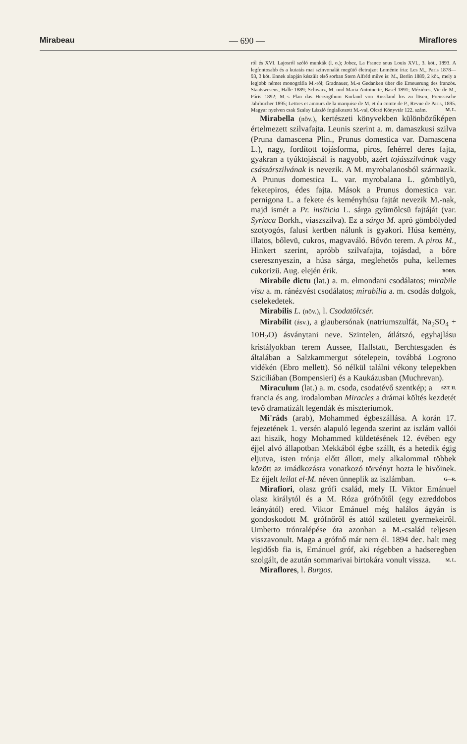Mirabeau — 690 — Miraflores
ról és XVI. Lajosról szóló munkák (l. o.); Jobez, La France sous Louis XVI., 3. köt., 1893. A legfontosabb és a kutatás mai színvonalát megütő életrajzot Loménie írta: Les M., Paris 1878—93, 3 köt. Ennek alapján készült első sorban Stern Alfréd műve is: M., Berlin 1889, 2 köt., mely a legjobb német monográfia M.-ról; Gradnauer, M.-s Gedanken über die Erneuerung des französ. Staatswesens, Halle 1889; Schwarz, M. und Maria Antoinette, Basel 1891; Mézières, Vie de M., Páris 1892; M.-s Plan das Herzogthum Kurland von Russland los zu lösen, Preussische Jahrbücher 1895; Lettres et amours de la marquise de M. et du comte de P., Revue de Paris, 1895. Magyar nyelven csak Szalay László foglalkozott M.-val, Olcsó Könyvtár 122. szám. M. L.
Mirabella (növ.), kertészeti könyvekben különbözőképen értelmezett szilvafajta. Leunis szerint a. m. damaszkusi szilva (Pruna damascena Plin., Prunus domestica var. Damascena L.), nagy, fordított tojásforma, piros, fehérrel deres fajta, gyakran a tyúktojásnál is nagyobb, azért tojásszilvának vagy császárszilvának is nevezik. A M. myrobalanosból származik. A Prunus domestica L. var. myrobalana L. gömbölyü, feketepiros, édes fajta. Mások a Prunus domestica var. pernigona L. a fekete és keményhúsu fajtát nevezik M.-nak, majd ismét a Pr. insiticia L. sárga gyümölcsü fajtáját (var. Syriaca Borkh., viaszszilva). Ez a sárga M. apró gömbölyded szotyogós, falusi kertben nálunk is gyakori. Húsa kemény, illatos, bőlevü, cukros, magvaváló. Bővön terem. A piros M., Hinkert szerint, apróbb szilvafajta, tojásdad, a bőre cseresznyeszin, a húsa sárga, meglehetős puha, kellemes cukorizü. Aug. elején érik. BORB.
Mirabile dictu (lat.) a. m. elmondani csodálatos; mirabile visu a. m. ránézvést csodálatos; mirabilia a. m. csodás dolgok, cselekedetek.
Mirabilis L. (növ.), l. Csodatölcsér.
Mirabilit (ásv.), a glaubersónak (natriumszulfát, Na<sub>2</sub>SO<sub>4</sub> + 10H<sub>2</sub>O) ásványtani neve. Szintelen, átlátszó, egyhajlásu kristályokban terem Aussee, Hallstatt, Berchtesgaden és általában a Salzkammergut sótelepein, továbbá Logrono vidékén (Ebro mellett). Só nélkül találni vékony telepekben Sziciliában (Bompensieri) és a Kaukázusban (Muchrevan). SZT. II.
Miraculum (lat.) a. m. csoda, csodatévő szentkép; a francia és ang. irodalomban Miracles a drámai költés kezdetét tevő dramatizált legendák és miszteriumok.
Mi'ráds (arab), Mohammed égbeszállása. A korán 17. fejezetének 1. versén alapuló legenda szerint az iszlám vallói azt hiszik, hogy Mohammed küldetésének 12. évében egy éjjel alvó állapotban Mekkából égbe szállt, és a hetedik égig eljutva, isten trónja előtt állott, mely alkalommal többek között az imádkozásra vonatkozó törvényt hozta le hivőinek. Ez éjjelt leilat el-M. néven ünneplik az iszlámban. G—R.
Mirafiori, olasz grófi család, mely II. Viktor Emánuel olasz királytól és a M. Róza grófnőtől (egy ezreddobos leányától) ered. Viktor Emánuel még halálos ágyán is gondoskodott M. grófnőről és attól született gyermekeiről. Umberto trónralépése óta azonban a M.-család teljesen visszavonult. Maga a grófnő már nem él. 1894 dec. halt meg legidősb fia is, Emánuel gróf, aki régebben a hadseregben szolgált, de azután sommarivai birtokára vonult vissza. M. L.
Miraflores, l. Burgos.